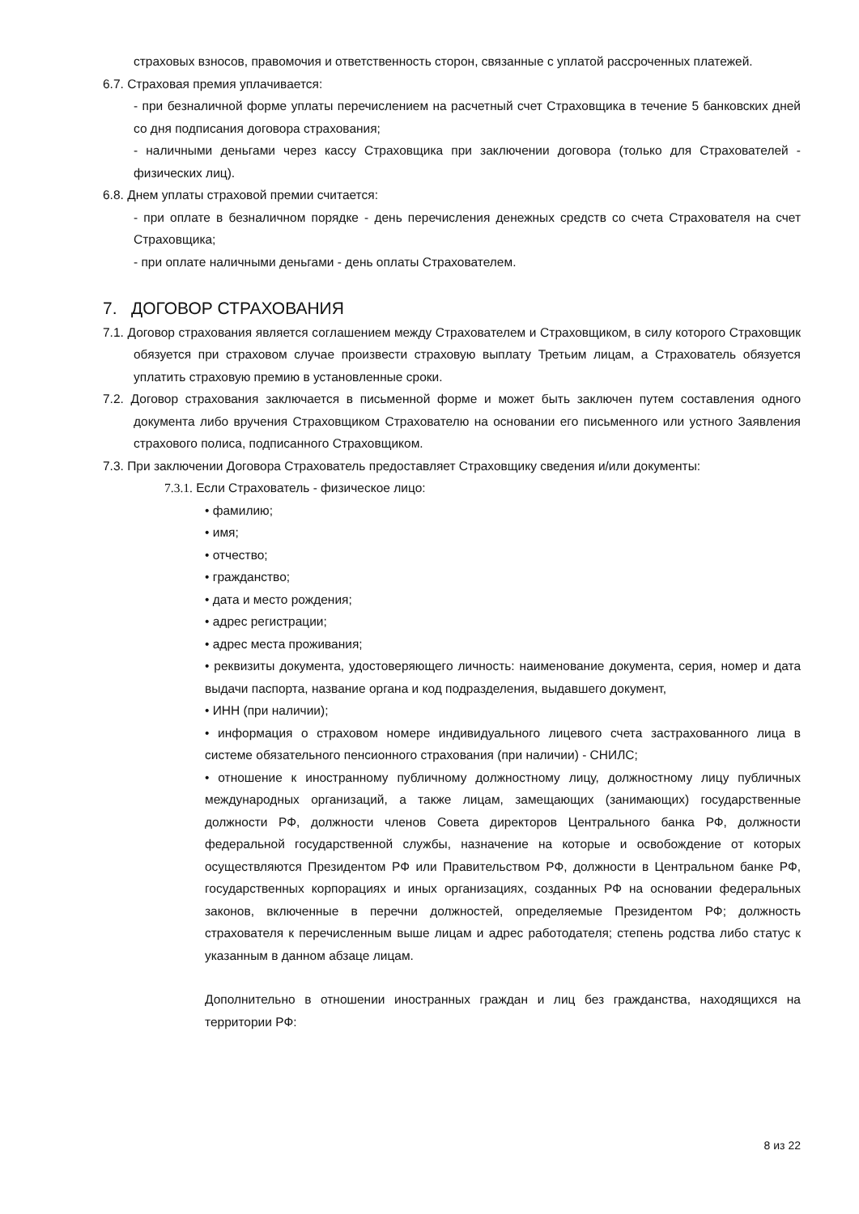страховых взносов, правомочия и ответственность сторон, связанные с уплатой рассроченных платежей.
6.7. Страховая премия уплачивается:
- при безналичной форме уплаты перечислением на расчетный счет Страховщика в течение 5 банковских дней со дня подписания договора страхования;
- наличными деньгами через кассу Страховщика при заключении договора (только для Страхователей - физических лиц).
6.8. Днем уплаты страховой премии считается:
- при оплате в безналичном порядке - день перечисления денежных средств со счета Страхователя на счет Страховщика;
- при оплате наличными деньгами - день оплаты Страхователем.
7. ДОГОВОР СТРАХОВАНИЯ
7.1. Договор страхования является соглашением между Страхователем и Страховщиком, в силу которого Страховщик обязуется при страховом случае произвести страховую выплату Третьим лицам, а Страхователь обязуется уплатить страховую премию в установленные сроки.
7.2. Договор страхования заключается в письменной форме и может быть заключен путем составления одного документа либо вручения Страховщиком Страхователю на основании его письменного или устного Заявления страхового полиса, подписанного Страховщиком.
7.3. При заключении Договора Страхователь предоставляет Страховщику сведения и/или документы:
7.3.1. Если Страхователь - физическое лицо:
• фамилию;
• имя;
• отчество;
• гражданство;
• дата и место рождения;
• адрес регистрации;
• адрес места проживания;
• реквизиты документа, удостоверяющего личность: наименование документа, серия, номер и дата выдачи паспорта, название органа и код подразделения, выдавшего документ,
• ИНН (при наличии);
• информация о страховом номере индивидуального лицевого счета застрахованного лица в системе обязательного пенсионного страхования (при наличии) - СНИЛС;
• отношение к иностранному публичному должностному лицу, должностному лицу публичных международных организаций, а также лицам, замещающих (занимающих) государственные должности РФ, должности членов Совета директоров Центрального банка РФ, должности федеральной государственной службы, назначение на которые и освобождение от которых осуществляются Президентом РФ или Правительством РФ, должности в Центральном банке РФ, государственных корпорациях и иных организациях, созданных РФ на основании федеральных законов, включенные в перечни должностей, определяемые Президентом РФ; должность страхователя к перечисленным выше лицам и адрес работодателя; степень родства либо статус к указанным в данном абзаце лицам.
Дополнительно в отношении иностранных граждан и лиц без гражданства, находящихся на территории РФ:
8 из 22